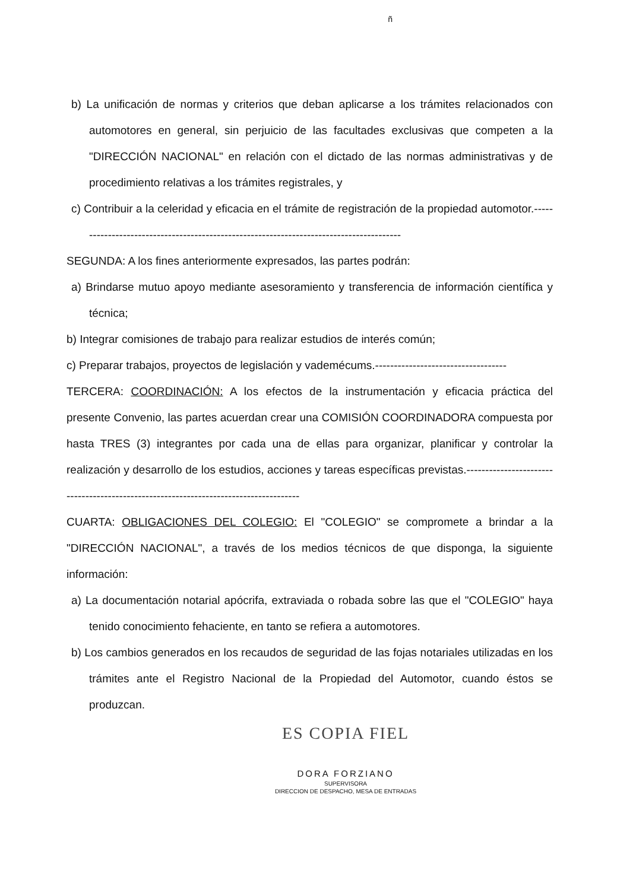ñ
b) La unificación de normas y criterios que deban aplicarse a los trámites relacionados con automotores en general, sin perjuicio de las facultades exclusivas que competen a la "DIRECCIÓN NACIONAL" en relación con el dictado de las normas administrativas y de procedimiento relativas a los trámites registrales, y
c) Contribuir a la celeridad y eficacia en el trámite de registración de la propiedad automotor.----------------------------------------------------------------------------------------
SEGUNDA: A los fines anteriormente expresados, las partes podrán:
a) Brindarse mutuo apoyo mediante asesoramiento y transferencia de información científica y técnica;
b) Integrar comisiones de trabajo para realizar estudios de interés común;
c) Preparar trabajos, proyectos de legislación y vademécums.-----------------------------------
TERCERA: COORDINACIÓN: A los efectos de la instrumentación y eficacia práctica del presente Convenio, las partes acuerdan crear una COMISIÓN COORDINADORA compuesta por hasta TRES (3) integrantes por cada una de ellas para organizar, planificar y controlar la realización y desarrollo de los estudios, acciones y tareas específicas previstas.-------------------------------------------------------------------------------------
CUARTA: OBLIGACIONES DEL COLEGIO: El "COLEGIO" se compromete a brindar a la "DIRECCIÓN NACIONAL", a través de los medios técnicos de que disponga, la siguiente información:
a) La documentación notarial apócrifa, extraviada o robada sobre las que el "COLEGIO" haya tenido conocimiento fehaciente, en tanto se refiera a automotores.
b) Los cambios generados en los recaudos de seguridad de las fojas notariales utilizadas en los trámites ante el Registro Nacional de la Propiedad del Automotor, cuando éstos se produzcan.
ES COPIA FIEL
DORA FORZIANO
SUPERVISORA
DIRECCION DE DESPACHO, MESA DE ENTRADAS